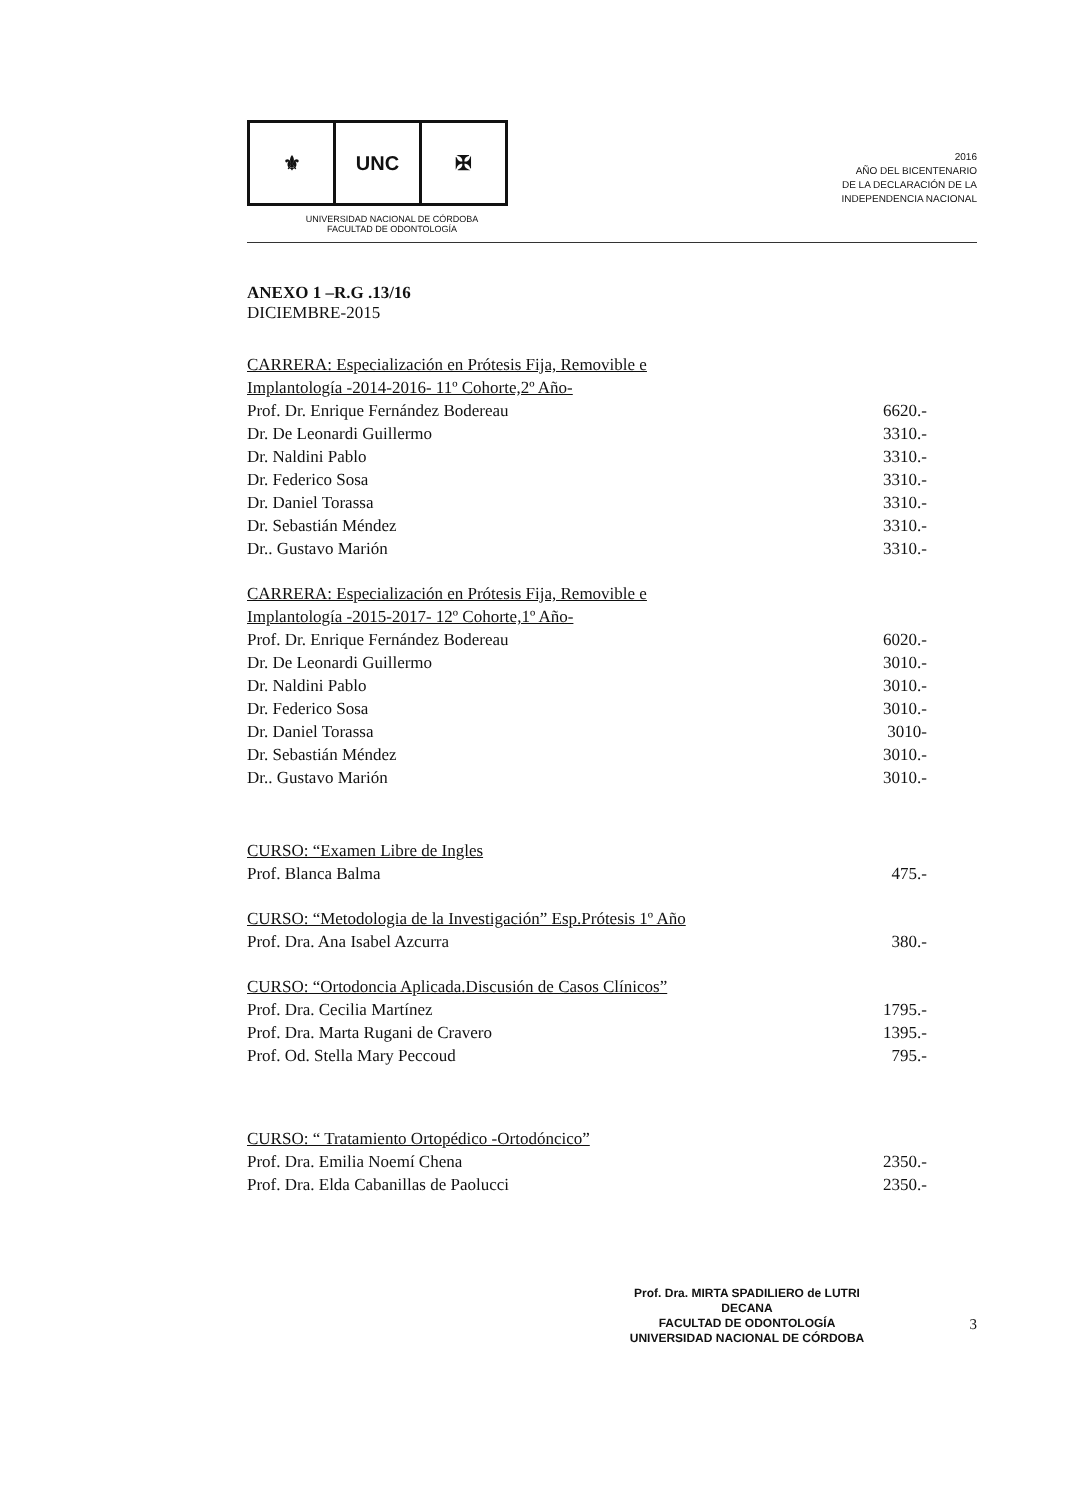⚜ UNC ✠
UNIVERSIDAD NACIONAL DE CÓRDOBA
FACULTAD DE ODONTOLOGÍA
2016
AÑO DEL BICENTENARIO
DE LA DECLARACIÓN DE LA
INDEPENDENCIA NACIONAL
ANEXO 1 –R.G .13/16
DICIEMBRE-2015
CARRERA: Especialización en Prótesis Fija, Removible e
Implantología -2014-2016- 11º Cohorte,2º Año-
Prof. Dr. Enrique Fernández Bodereau 6620.-
Dr. De Leonardi Guillermo 3310.-
Dr. Naldini Pablo 3310.-
Dr. Federico Sosa 3310.-
Dr. Daniel Torassa 3310.-
Dr. Sebastián Méndez 3310.-
Dr.. Gustavo Marión 3310.-
CARRERA: Especialización en Prótesis Fija, Removible e
Implantología -2015-2017- 12º Cohorte,1º Año-
Prof. Dr. Enrique Fernández Bodereau 6020.-
Dr. De Leonardi Guillermo 3010.-
Dr. Naldini Pablo 3010.-
Dr. Federico Sosa 3010.-
Dr. Daniel Torassa 3010-
Dr. Sebastián Méndez 3010.-
Dr.. Gustavo Marión 3010.-
CURSO: “Examen Libre de Ingles
Prof. Blanca Balma 475.-
CURSO: “Metodologia de la Investigación” Esp.Prótesis 1º Año
Prof. Dra. Ana Isabel Azcurra 380.-
CURSO: “Ortodoncia Aplicada.Discusión de Casos Clínicos”
Prof. Dra. Cecilia Martínez 1795.-
Prof. Dra. Marta Rugani de Cravero 1395.-
Prof. Od. Stella Mary Peccoud 795.-
CURSO: “ Tratamiento Ortopédico -Ortodóncico”
Prof. Dra. Emilia Noemí Chena 2350.-
Prof. Dra. Elda Cabanillas de Paolucci 2350.-
Prof. Dra. MIRTA SPADILIERO de LUTRI
DECANA
FACULTAD DE ODONTOLOGÍA
UNIVERSIDAD NACIONAL DE CÓRDOBA
3